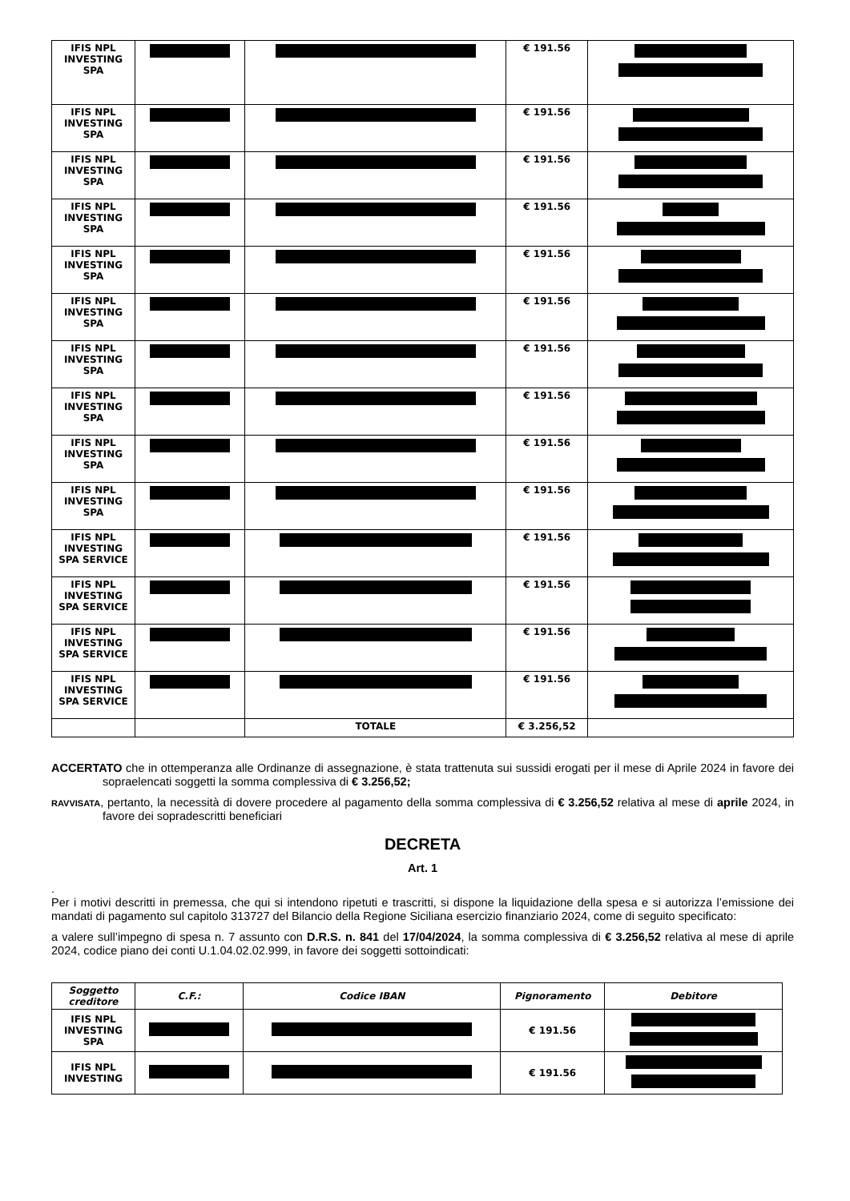| IFIS NPL INVESTING SPA | | | € 191.56 | |
| IFIS NPL INVESTING SPA | | | € 191.56 | |
| IFIS NPL INVESTING SPA | | | € 191.56 | |
| IFIS NPL INVESTING SPA | | | € 191.56 | |
| IFIS NPL INVESTING SPA | | | € 191.56 | |
| IFIS NPL INVESTING SPA | | | € 191.56 | |
| IFIS NPL INVESTING SPA | | | € 191.56 | |
| IFIS NPL INVESTING SPA | | | € 191.56 | |
| IFIS NPL INVESTING SPA | | | € 191.56 | |
| IFIS NPL INVESTING SPA | | | € 191.56 | |
| IFIS NPL INVESTING SPA SERVICE | | | € 191.56 | |
| IFIS NPL INVESTING SPA SERVICE | | | € 191.56 | |
| IFIS NPL INVESTING SPA SERVICE | | | € 191.56 | |
| IFIS NPL INVESTING SPA SERVICE | | | € 191.56 | |
| | | TOTALE | € 3.256,52 | |
ACCERTATO che in ottemperanza alle Ordinanze di assegnazione, è stata trattenuta sui sussidi erogati per il mese di Aprile 2024 in favore dei sopraelencati soggetti la somma complessiva di € 3.256,52;
RAVVISATA, pertanto, la necessità di dovere procedere al pagamento della somma complessiva di € 3.256,52 relativa al mese di aprile 2024, in favore dei sopradescritti beneficiari
DECRETA
Art. 1
.
Per i motivi descritti in premessa, che qui si intendono ripetuti e trascritti, si dispone la liquidazione della spesa e si autorizza l’emissione dei mandati di pagamento sul capitolo 313727 del Bilancio della Regione Siciliana esercizio finanziario 2024, come di seguito specificato:
a valere sull’impegno di spesa n. 7 assunto con D.R.S. n. 841 del 17/04/2024, la somma complessiva di € 3.256,52 relativa al mese di aprile 2024, codice piano dei conti U.1.04.02.02.999, in favore dei soggetti sottoindicati:
| Soggetto creditore | C.F.: | Codice IBAN | Pignoramento | Debitore |
| --- | --- | --- | --- | --- |
| IFIS NPL INVESTING SPA | | | € 191.56 | |
| IFIS NPL INVESTING | | | € 191.56 | |